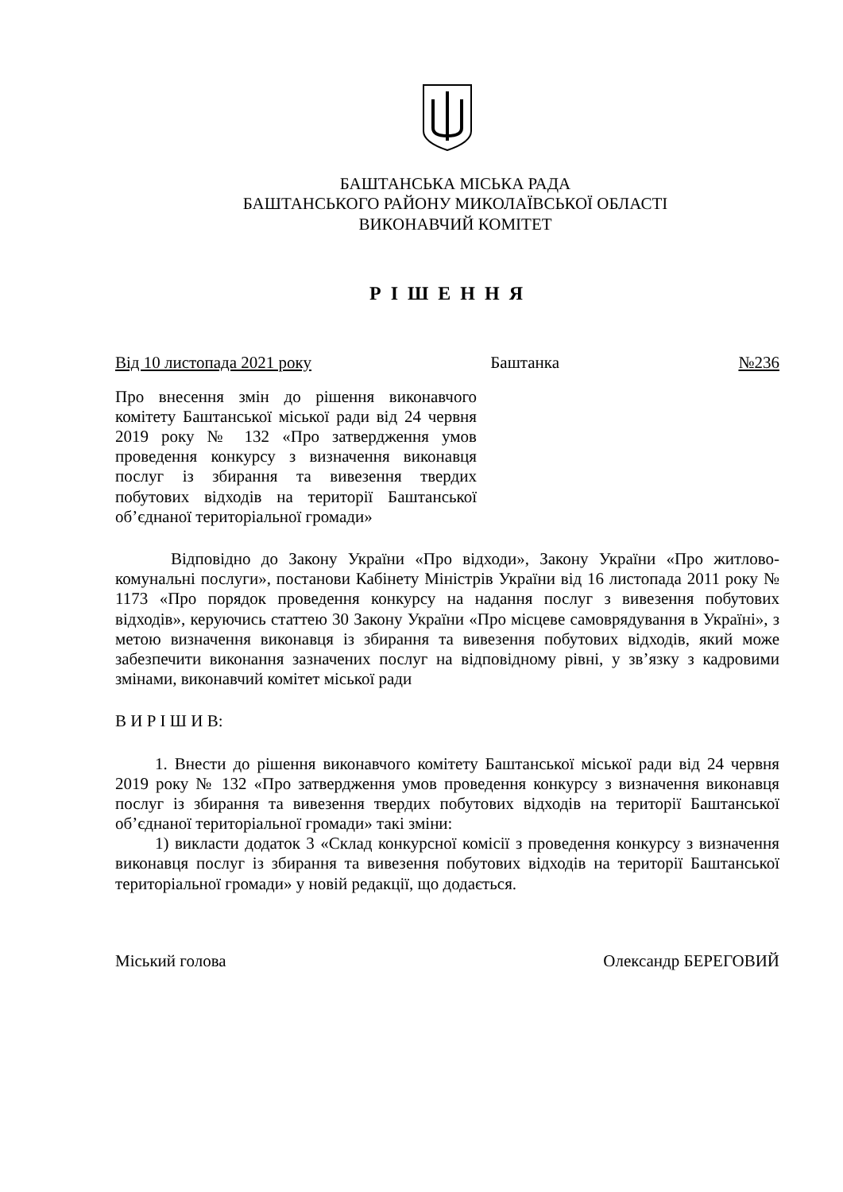БАШТАНСЬКА МІСЬКА РАДА
БАШТАНСЬКОГО РАЙОНУ МИКОЛАЇВСЬКОЇ ОБЛАСТІ
ВИКОНАВЧИЙ КОМІТЕТ
Р І Ш Е Н Н Я
Від 10 листопада 2021 року Баштанка №236
Про внесення змін до рішення виконавчого комітету Баштанської міської ради від 24 червня 2019 року № 132 «Про затвердження умов проведення конкурсу з визначення виконавця послуг із збирання та вивезення твердих побутових відходів на території Баштанської об’єднаної територіальної громади»
Відповідно до Закону України «Про відходи», Закону України «Про житлово-комунальні послуги», постанови Кабінету Міністрів України від 16 листопада 2011 року № 1173 «Про порядок проведення конкурсу на надання послуг з вивезення побутових відходів», керуючись статтею 30 Закону України «Про місцеве самоврядування в Україні», з метою визначення виконавця із збирання та вивезення побутових відходів, який може забезпечити виконання зазначених послуг на відповідному рівні, у зв’язку з кадровими змінами, виконавчий комітет міської ради
В И Р І Ш И В:
1. Внести до рішення виконавчого комітету Баштанської міської ради від 24 червня 2019 року № 132 «Про затвердження умов проведення конкурсу з визначення виконавця послуг із збирання та вивезення твердих побутових відходів на території Баштанської об’єднаної територіальної громади» такі зміни:
1) викласти додаток 3 «Склад конкурсної комісії з проведення конкурсу з визначення виконавця послуг із збирання та вивезення побутових відходів на території Баштанської територіальної громади» у новій редакції, що додається.
Міський голова Олександр БЕРЕГОВИЙ